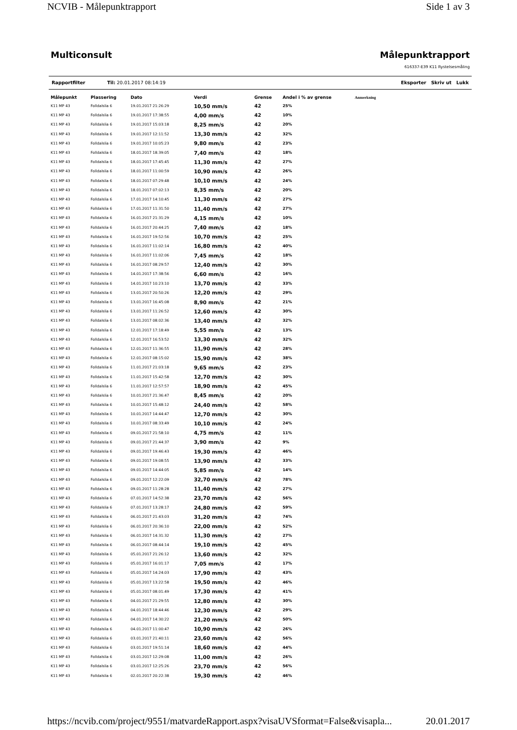NCVIB - Målepunktrapport Side 1 av 3
Multiconsult Målepunktrapport
616337-E39 K11 Rystelsesmåling
Rapportfilter Til: 20.01.2017 08:14:19 Eksporter Skriv ut Lukk
| Målepunkt | Plassering | Dato | Verdi | Grense | Andel i % av grense | Anmerkning |
| --- | --- | --- | --- | --- | --- | --- |
| K11 MP 43 | Folldalslia 6 | 19.01.2017 21:26:29 | 10,50 mm/s | 42 | 25% | |
| K11 MP 43 | Folldalslia 6 | 19.01.2017 17:38:55 | 4,00 mm/s | 42 | 10% | |
| K11 MP 43 | Folldalslia 6 | 19.01.2017 15:03:18 | 8,25 mm/s | 42 | 20% | |
| K11 MP 43 | Folldalslia 6 | 19.01.2017 12:11:52 | 13,30 mm/s | 42 | 32% | |
| K11 MP 43 | Folldalslia 6 | 19.01.2017 10:05:23 | 9,80 mm/s | 42 | 23% | |
| K11 MP 43 | Folldalslia 6 | 18.01.2017 18:39:05 | 7,40 mm/s | 42 | 18% | |
| K11 MP 43 | Folldalslia 6 | 18.01.2017 17:45:45 | 11,30 mm/s | 42 | 27% | |
| K11 MP 43 | Folldalslia 6 | 18.01.2017 11:00:59 | 10,90 mm/s | 42 | 26% | |
| K11 MP 43 | Folldalslia 6 | 18.01.2017 07:29:48 | 10,10 mm/s | 42 | 24% | |
| K11 MP 43 | Folldalslia 6 | 18.01.2017 07:02:13 | 8,35 mm/s | 42 | 20% | |
| K11 MP 43 | Folldalslia 6 | 17.01.2017 14:10:45 | 11,30 mm/s | 42 | 27% | |
| K11 MP 43 | Folldalslia 6 | 17.01.2017 11:31:50 | 11,40 mm/s | 42 | 27% | |
| K11 MP 43 | Folldalslia 6 | 16.01.2017 21:31:29 | 4,15 mm/s | 42 | 10% | |
| K11 MP 43 | Folldalslia 6 | 16.01.2017 20:44:25 | 7,40 mm/s | 42 | 18% | |
| K11 MP 43 | Folldalslia 6 | 16.01.2017 19:52:56 | 10,70 mm/s | 42 | 25% | |
| K11 MP 43 | Folldalslia 6 | 16.01.2017 11:02:14 | 16,80 mm/s | 42 | 40% | |
| K11 MP 43 | Folldalslia 6 | 16.01.2017 11:02:06 | 7,45 mm/s | 42 | 18% | |
| K11 MP 43 | Folldalslia 6 | 16.01.2017 08:29:57 | 12,40 mm/s | 42 | 30% | |
| K11 MP 43 | Folldalslia 6 | 14.01.2017 17:38:56 | 6,60 mm/s | 42 | 16% | |
| K11 MP 43 | Folldalslia 6 | 14.01.2017 10:23:10 | 13,70 mm/s | 42 | 33% | |
| K11 MP 43 | Folldalslia 6 | 13.01.2017 20:50:26 | 12,20 mm/s | 42 | 29% | |
| K11 MP 43 | Folldalslia 6 | 13.01.2017 16:45:08 | 8,90 mm/s | 42 | 21% | |
| K11 MP 43 | Folldalslia 6 | 13.01.2017 11:26:52 | 12,60 mm/s | 42 | 30% | |
| K11 MP 43 | Folldalslia 6 | 13.01.2017 08:02:36 | 13,40 mm/s | 42 | 32% | |
| K11 MP 43 | Folldalslia 6 | 12.01.2017 17:18:49 | 5,55 mm/s | 42 | 13% | |
| K11 MP 43 | Folldalslia 6 | 12.01.2017 16:53:52 | 13,30 mm/s | 42 | 32% | |
| K11 MP 43 | Folldalslia 6 | 12.01.2017 11:36:55 | 11,90 mm/s | 42 | 28% | |
| K11 MP 43 | Folldalslia 6 | 12.01.2017 08:15:02 | 15,90 mm/s | 42 | 38% | |
| K11 MP 43 | Folldalslia 6 | 11.01.2017 21:03:18 | 9,65 mm/s | 42 | 23% | |
| K11 MP 43 | Folldalslia 6 | 11.01.2017 15:42:58 | 12,70 mm/s | 42 | 30% | |
| K11 MP 43 | Folldalslia 6 | 11.01.2017 12:57:57 | 18,90 mm/s | 42 | 45% | |
| K11 MP 43 | Folldalslia 6 | 10.01.2017 21:36:47 | 8,45 mm/s | 42 | 20% | |
| K11 MP 43 | Folldalslia 6 | 10.01.2017 15:48:12 | 24,40 mm/s | 42 | 58% | |
| K11 MP 43 | Folldalslia 6 | 10.01.2017 14:44:47 | 12,70 mm/s | 42 | 30% | |
| K11 MP 43 | Folldalslia 6 | 10.01.2017 08:33:49 | 10,10 mm/s | 42 | 24% | |
| K11 MP 43 | Folldalslia 6 | 09.01.2017 21:58:10 | 4,75 mm/s | 42 | 11% | |
| K11 MP 43 | Folldalslia 6 | 09.01.2017 21:44:37 | 3,90 mm/s | 42 | 9% | |
| K11 MP 43 | Folldalslia 6 | 09.01.2017 19:46:43 | 19,30 mm/s | 42 | 46% | |
| K11 MP 43 | Folldalslia 6 | 09.01.2017 19:08:55 | 13,90 mm/s | 42 | 33% | |
| K11 MP 43 | Folldalslia 6 | 09.01.2017 14:44:05 | 5,85 mm/s | 42 | 14% | |
| K11 MP 43 | Folldalslia 6 | 09.01.2017 12:22:09 | 32,70 mm/s | 42 | 78% | |
| K11 MP 43 | Folldalslia 6 | 09.01.2017 11:28:28 | 11,40 mm/s | 42 | 27% | |
| K11 MP 43 | Folldalslia 6 | 07.01.2017 14:52:38 | 23,70 mm/s | 42 | 56% | |
| K11 MP 43 | Folldalslia 6 | 07.01.2017 13:28:17 | 24,80 mm/s | 42 | 59% | |
| K11 MP 43 | Folldalslia 6 | 06.01.2017 21:43:03 | 31,20 mm/s | 42 | 74% | |
| K11 MP 43 | Folldalslia 6 | 06.01.2017 20:36:10 | 22,00 mm/s | 42 | 52% | |
| K11 MP 43 | Folldalslia 6 | 06.01.2017 14:31:32 | 11,30 mm/s | 42 | 27% | |
| K11 MP 43 | Folldalslia 6 | 06.01.2017 08:44:14 | 19,10 mm/s | 42 | 45% | |
| K11 MP 43 | Folldalslia 6 | 05.01.2017 21:26:12 | 13,60 mm/s | 42 | 32% | |
| K11 MP 43 | Folldalslia 6 | 05.01.2017 16:01:17 | 7,05 mm/s | 42 | 17% | |
| K11 MP 43 | Folldalslia 6 | 05.01.2017 14:24:03 | 17,90 mm/s | 42 | 43% | |
| K11 MP 43 | Folldalslia 6 | 05.01.2017 13:22:58 | 19,50 mm/s | 42 | 46% | |
| K11 MP 43 | Folldalslia 6 | 05.01.2017 08:01:49 | 17,30 mm/s | 42 | 41% | |
| K11 MP 43 | Folldalslia 6 | 04.01.2017 21:29:55 | 12,80 mm/s | 42 | 30% | |
| K11 MP 43 | Folldalslia 6 | 04.01.2017 18:44:46 | 12,30 mm/s | 42 | 29% | |
| K11 MP 43 | Folldalslia 6 | 04.01.2017 14:30:22 | 21,20 mm/s | 42 | 50% | |
| K11 MP 43 | Folldalslia 6 | 04.01.2017 11:00:47 | 10,90 mm/s | 42 | 26% | |
| K11 MP 43 | Folldalslia 6 | 03.01.2017 21:40:11 | 23,60 mm/s | 42 | 56% | |
| K11 MP 43 | Folldalslia 6 | 03.01.2017 19:51:14 | 18,60 mm/s | 42 | 44% | |
| K11 MP 43 | Folldalslia 6 | 03.01.2017 12:29:08 | 11,00 mm/s | 42 | 26% | |
| K11 MP 43 | Folldalslia 6 | 03.01.2017 12:25:26 | 23,70 mm/s | 42 | 56% | |
| K11 MP 43 | Folldalslia 6 | 02.01.2017 20:22:38 | 19,30 mm/s | 42 | 46% | |
https://ncvib.com/project/9551/matvardeRapport.aspx?visaUVSformat=False&visapla... 20.01.2017